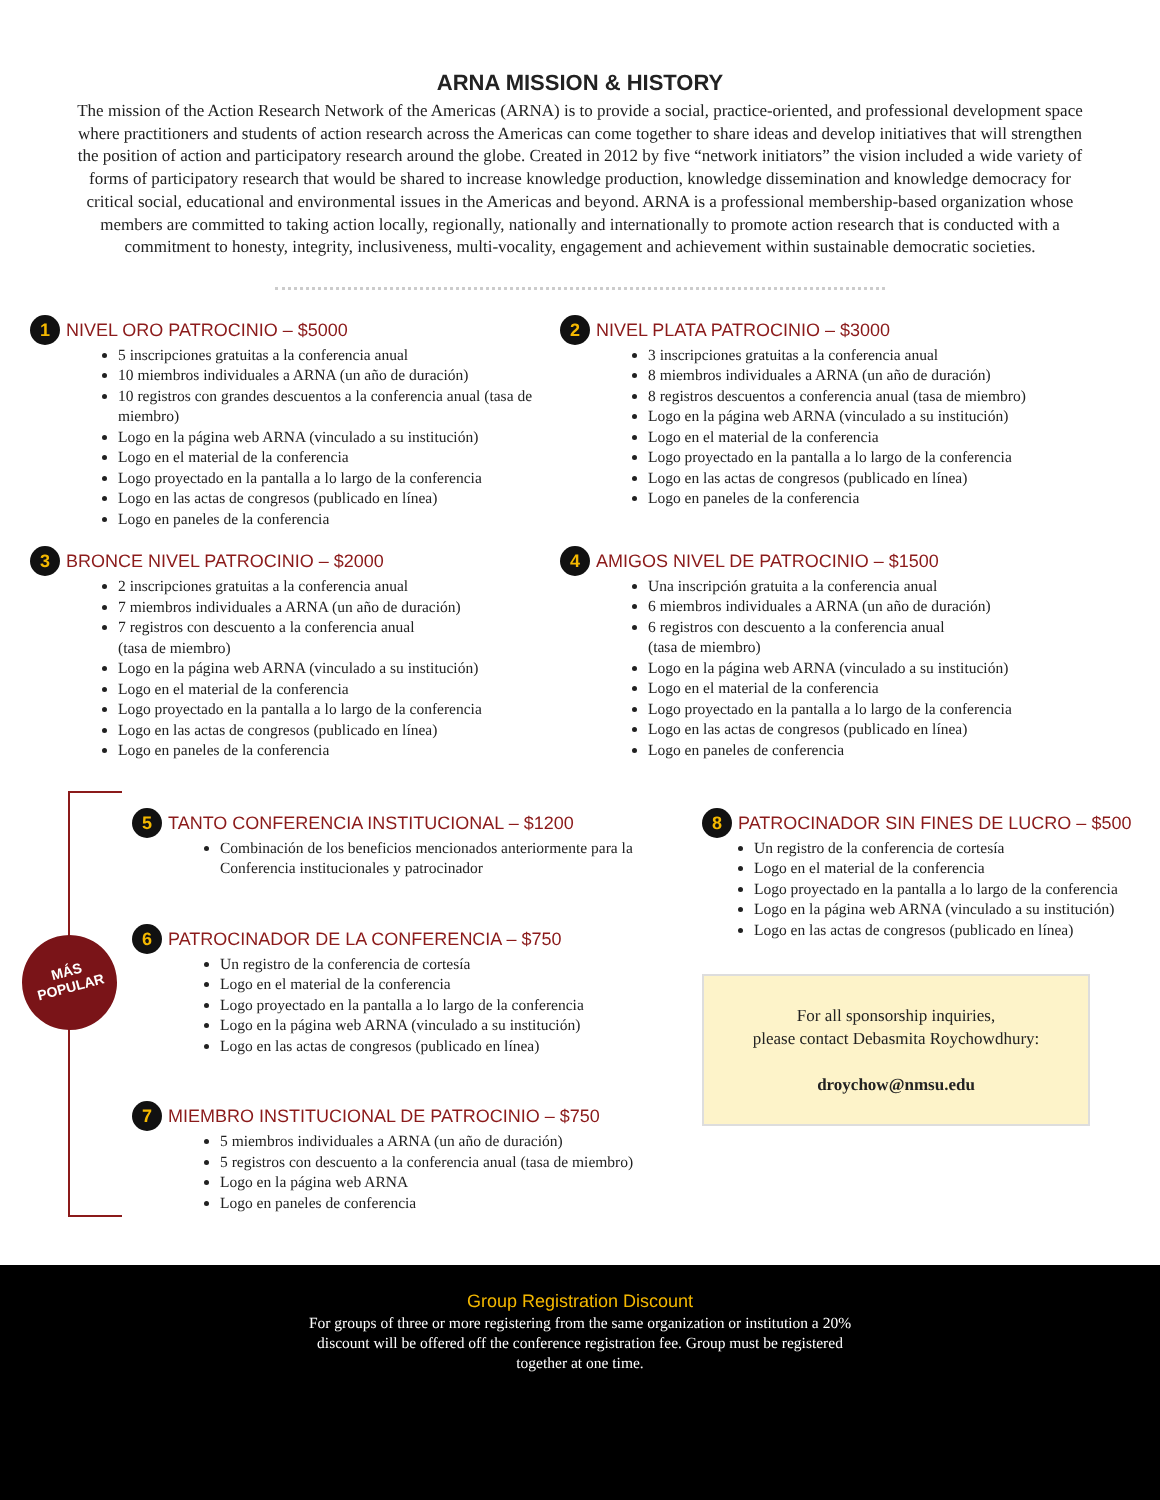ARNA MISSION & HISTORY
The mission of the Action Research Network of the Americas (ARNA) is to provide a social, practice-oriented, and professional development space where practitioners and students of action research across the Americas can come together to share ideas and develop initiatives that will strengthen the position of action and participatory research around the globe. Created in 2012 by five “network initiators” the vision included a wide variety of forms of participatory research that would be shared to increase knowledge production, knowledge dissemination and knowledge democracy for critical social, educational and environmental issues in the Americas and beyond. ARNA is a professional membership-based organization whose members are committed to taking action locally, regionally, nationally and internationally to promote action research that is conducted with a commitment to honesty, integrity, inclusiveness, multi-vocality, engagement and achievement within sustainable democratic societies.
1 NIVEL ORO PATROCINIO – $5000
5 inscripciones gratuitas a la conferencia anual
10 miembros individuales a ARNA (un año de duración)
10 registros con grandes descuentos a la conferencia anual (tasa de miembro)
Logo en la página web ARNA (vinculado a su institución)
Logo en el material de la conferencia
Logo proyectado en la pantalla a lo largo de la conferencia
Logo en las actas de congresos (publicado en línea)
Logo en paneles de la conferencia
3 BRONCE NIVEL PATROCINIO – $2000
2 inscripciones gratuitas a la conferencia anual
7 miembros individuales a ARNA (un año de duración)
7 registros con descuento a la conferencia anual
(tasa de miembro)
Logo en la página web ARNA (vinculado a su institución)
Logo en el material de la conferencia
Logo proyectado en la pantalla a lo largo de la conferencia
Logo en las actas de congresos (publicado en línea)
Logo en paneles de la conferencia
2 NIVEL PLATA PATROCINIO – $3000
3 inscripciones gratuitas a la conferencia anual
8 miembros individuales a ARNA (un año de duración)
8 registros descuentos a conferencia anual (tasa de miembro)
Logo en la página web ARNA (vinculado a su institución)
Logo en el material de la conferencia
Logo proyectado en la pantalla a lo largo de la conferencia
Logo en las actas de congresos (publicado en línea)
Logo en paneles de la conferencia
4 AMIGOS NIVEL DE PATROCINIO – $1500
Una inscripción gratuita a la conferencia anual
6 miembros individuales a ARNA (un año de duración)
6 registros con descuento a la conferencia anual
(tasa de miembro)
Logo en la página web ARNA (vinculado a su institución)
Logo en el material de la conferencia
Logo proyectado en la pantalla a lo largo de la conferencia
Logo en las actas de congresos (publicado en línea)
Logo en paneles de conferencia
MÁS
POPULAR
5 TANTO CONFERENCIA INSTITUCIONAL – $1200
Combinación de los beneficios mencionados anteriormente para la Conferencia institucionales y patrocinador
6 PATROCINADOR DE LA CONFERENCIA – $750
Un registro de la conferencia de cortesía
Logo en el material de la conferencia
Logo proyectado en la pantalla a lo largo de la conferencia
Logo en la página web ARNA (vinculado a su institución)
Logo en las actas de congresos (publicado en línea)
7 MIEMBRO INSTITUCIONAL DE PATROCINIO – $750
5 miembros individuales a ARNA (un año de duración)
5 registros con descuento a la conferencia anual (tasa de miembro)
Logo en la página web ARNA
Logo en paneles de conferencia
8 PATROCINADOR SIN FINES DE LUCRO – $500
Un registro de la conferencia de cortesía
Logo en el material de la conferencia
Logo proyectado en la pantalla a lo largo de la conferencia
Logo en la página web ARNA (vinculado a su institución)
Logo en las actas de congresos (publicado en línea)
For all sponsorship inquiries,
please contact Debasmita Roychowdhury:
droychow@nmsu.edu
Group Registration Discount
For groups of three or more registering from the same organization or institution a 20%
discount will be offered off the conference registration fee. Group must be registered
together at one time.